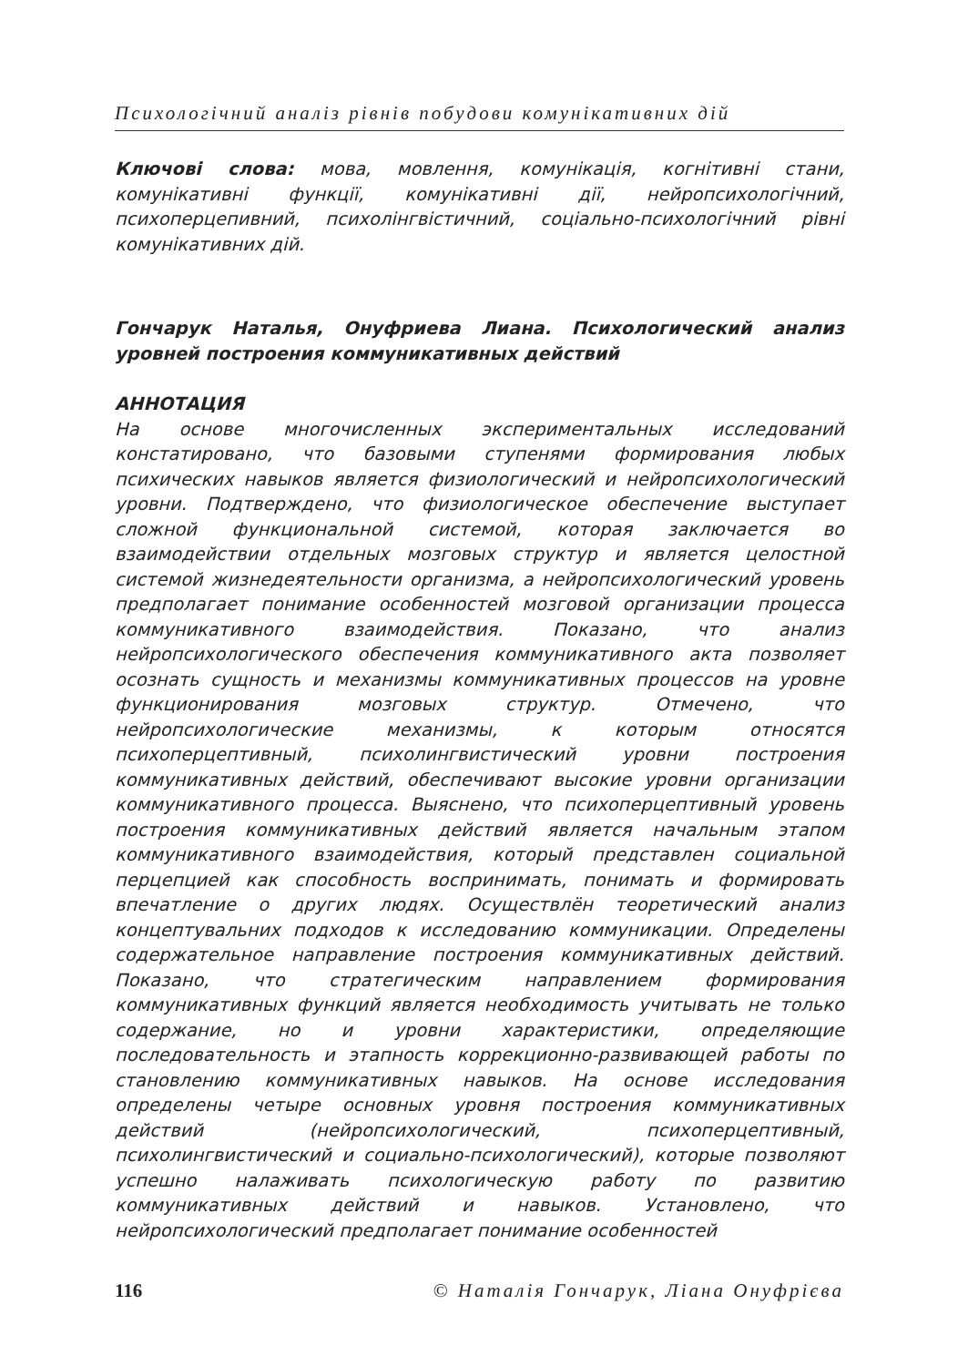Психологічний аналіз рівнів побудови комунікативних дій
Ключові слова: мова, мовлення, комунікація, когнітивні стани, комунікативні функції, комунікативні дії, нейропсихологічний, психоперцепивний, психолінгвістичний, соціально-психологічний рівні комунікативних дій.
Гончарук Наталья, Онуфриева Лиана. Психологический анализ уровней построения коммуникативных действий
АННОТАЦИЯ
На основе многочисленных экспериментальных исследований констатировано, что базовыми ступенями формирования любых психических навыков является физиологический и нейропсихологический уровни. Подтверждено, что физиологическое обеспечение выступает сложной функциональной системой, которая заключается во взаимодействии отдельных мозговых структур и является целостной системой жизнедеятельности организма, а нейропсихологический уровень предполагает понимание особенностей мозговой организации процесса коммуникативного взаимодействия. Показано, что анализ нейропсихологического обеспечения коммуникативного акта позволяет осознать сущность и механизмы коммуникативных процессов на уровне функционирования мозговых структур. Отмечено, что нейропсихологические механизмы, к которым относятся психоперцептивный, психолингвистический уровни построения коммуникативных действий, обеспечивают высокие уровни организации коммуникативного процесса. Выяснено, что психоперцептивный уровень построения коммуникативных действий является начальным этапом коммуникативного взаимодействия, который представлен социальной перцепцией как способность воспринимать, понимать и формировать впечатление о других людях. Осуществлён теоретический анализ концептувальних подходов к исследованию коммуникации. Определены содержательное направление построения коммуникативных действий. Показано, что стратегическим направлением формирования коммуникативных функций является необходимость учитывать не только содержание, но и уровни характеристики, определяющие последовательность и этапность коррекционно-развивающей работы по становлению коммуникативных навыков. На основе исследования определены четыре основных уровня построения коммуникативных действий (нейропсихологический, психоперцептивный, психолингвистический и социально-психологический), которые позволяют успешно налаживать психологическую работу по развитию коммуникативных действий и навыков. Установлено, что нейропсихологический предполагает понимание особенностей
116 © Наталія Гончарук, Ліана Онуфрієва